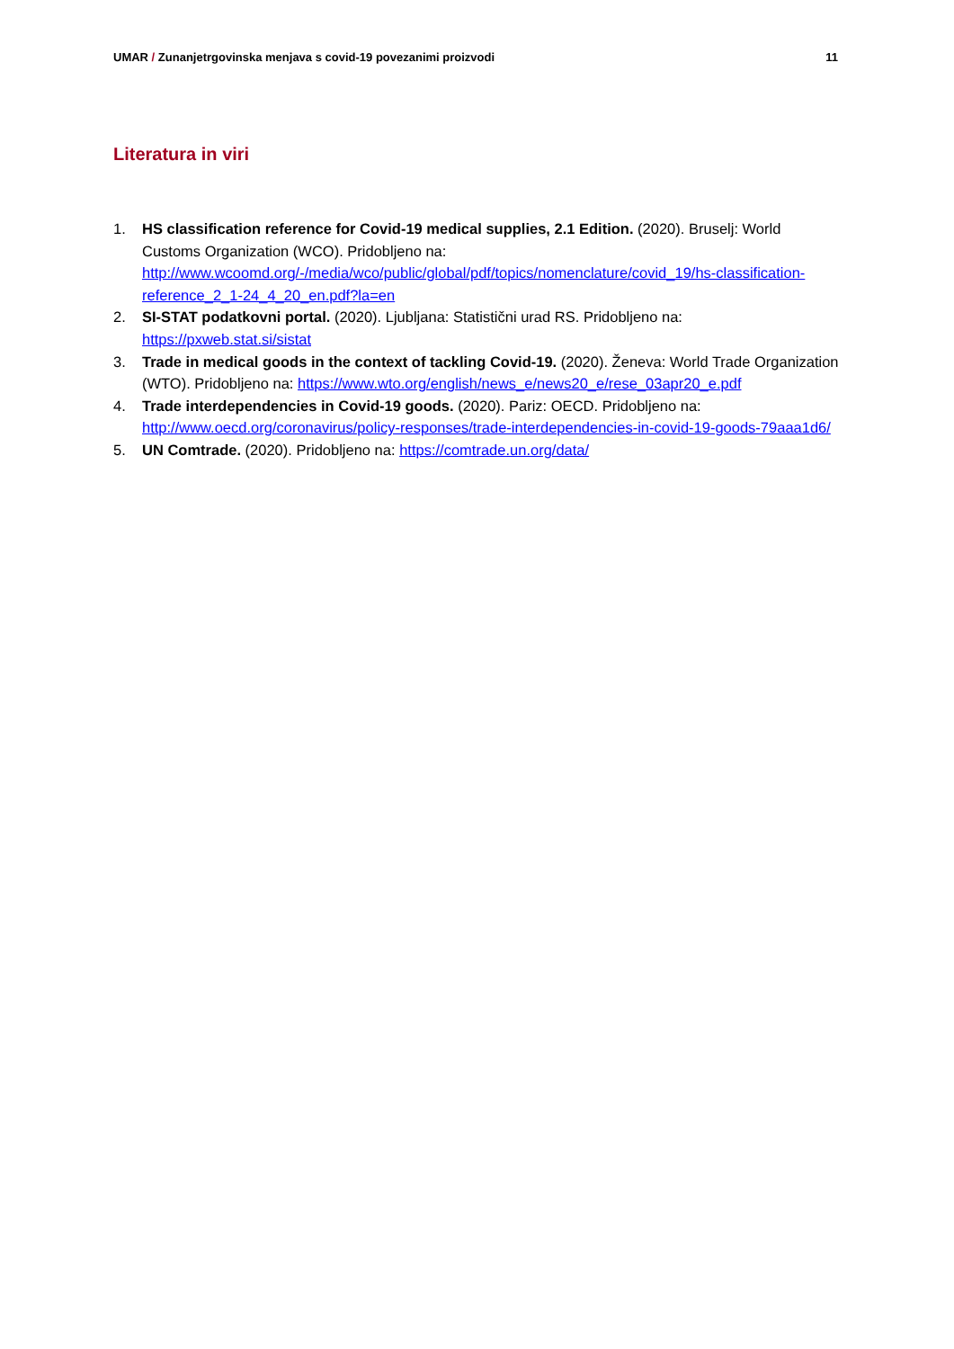UMAR / Zunanjetrgovinska menjava s covid-19 povezanimi proizvodi 11
Literatura in viri
1. HS classification reference for Covid-19 medical supplies, 2.1 Edition. (2020). Bruselj: World Customs Organization (WCO). Pridobljeno na: http://www.wcoomd.org/-/media/wco/public/global/pdf/topics/nomenclature/covid_19/hs-classification-reference_2_1-24_4_20_en.pdf?la=en
2. SI-STAT podatkovni portal. (2020). Ljubljana: Statistični urad RS. Pridobljeno na: https://pxweb.stat.si/sistat
3. Trade in medical goods in the context of tackling Covid-19. (2020). Ženeva: World Trade Organization (WTO). Pridobljeno na: https://www.wto.org/english/news_e/news20_e/rese_03apr20_e.pdf
4. Trade interdependencies in Covid-19 goods. (2020). Pariz: OECD. Pridobljeno na: http://www.oecd.org/coronavirus/policy-responses/trade-interdependencies-in-covid-19-goods-79aaa1d6/
5. UN Comtrade. (2020). Pridobljeno na: https://comtrade.un.org/data/